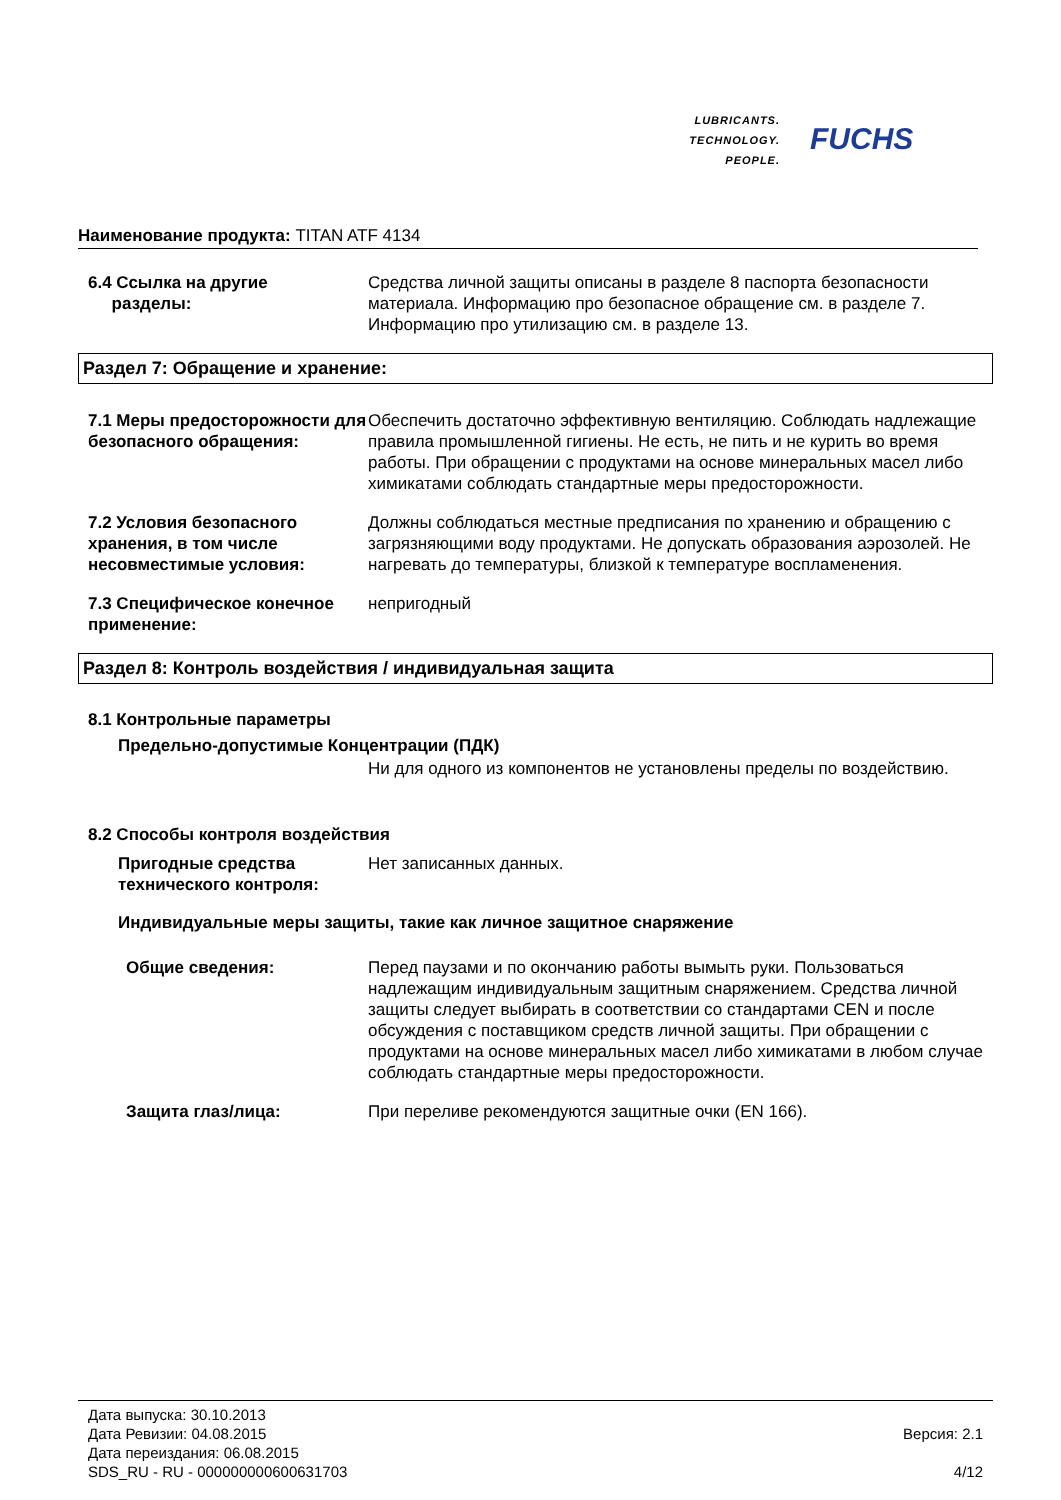LUBRICANTS.
TECHNOLOGY.
PEOPLE.
FUCHS
Наименование продукта: TITAN ATF 4134
6.4 Ссылка на другие
разделы:
Средства личной защиты описаны в разделе 8 паспорта безопасности материала. Информацию про безопасное обращение см. в разделе 7. Информацию про утилизацию см. в разделе 13.
Раздел 7: Обращение и хранение:
7.1 Меры предосторожности для безопасного обращения:
Обеспечить достаточно эффективную вентиляцию. Соблюдать надлежащие правила промышленной гигиены. Не есть, не пить и не курить во время работы. При обращении с продуктами на основе минеральных масел либо химикатами соблюдать стандартные меры предосторожности.
7.2 Условия безопасного хранения, в том числе несовместимые условия:
Должны соблюдаться местные предписания по хранению и обращению с загрязняющими воду продуктами. Не допускать образования аэрозолей. Не нагревать до температуры, близкой к температуре воспламенения.
7.3 Специфическое конечное применение:
непригодный
Раздел 8: Контроль воздействия / индивидуальная защита
8.1 Контрольные параметры
Предельно-допустимые Концентрации (ПДК)
Ни для одного из компонентов не установлены пределы по воздействию.
8.2 Способы контроля воздействия
Пригодные средства технического контроля:
Нет записанных данных.
Индивидуальные меры защиты, такие как личное защитное снаряжение
Общие сведения: Перед паузами и по окончанию работы вымыть руки. Пользоваться надлежащим индивидуальным защитным снаряжением. Средства личной защиты следует выбирать в соответствии со стандартами CEN и после обсуждения с поставщиком средств личной защиты. При обращении с продуктами на основе минеральных масел либо химикатами в любом случае соблюдать стандартные меры предосторожности.
Защита глаз/лица: При переливе рекомендуются защитные очки (EN 166).
Дата выпуска: 30.10.2013
Дата Ревизии: 04.08.2015
Дата переиздания: 06.08.2015
SDS_RU - RU - 000000000600631703
Версия: 2.1
4/12